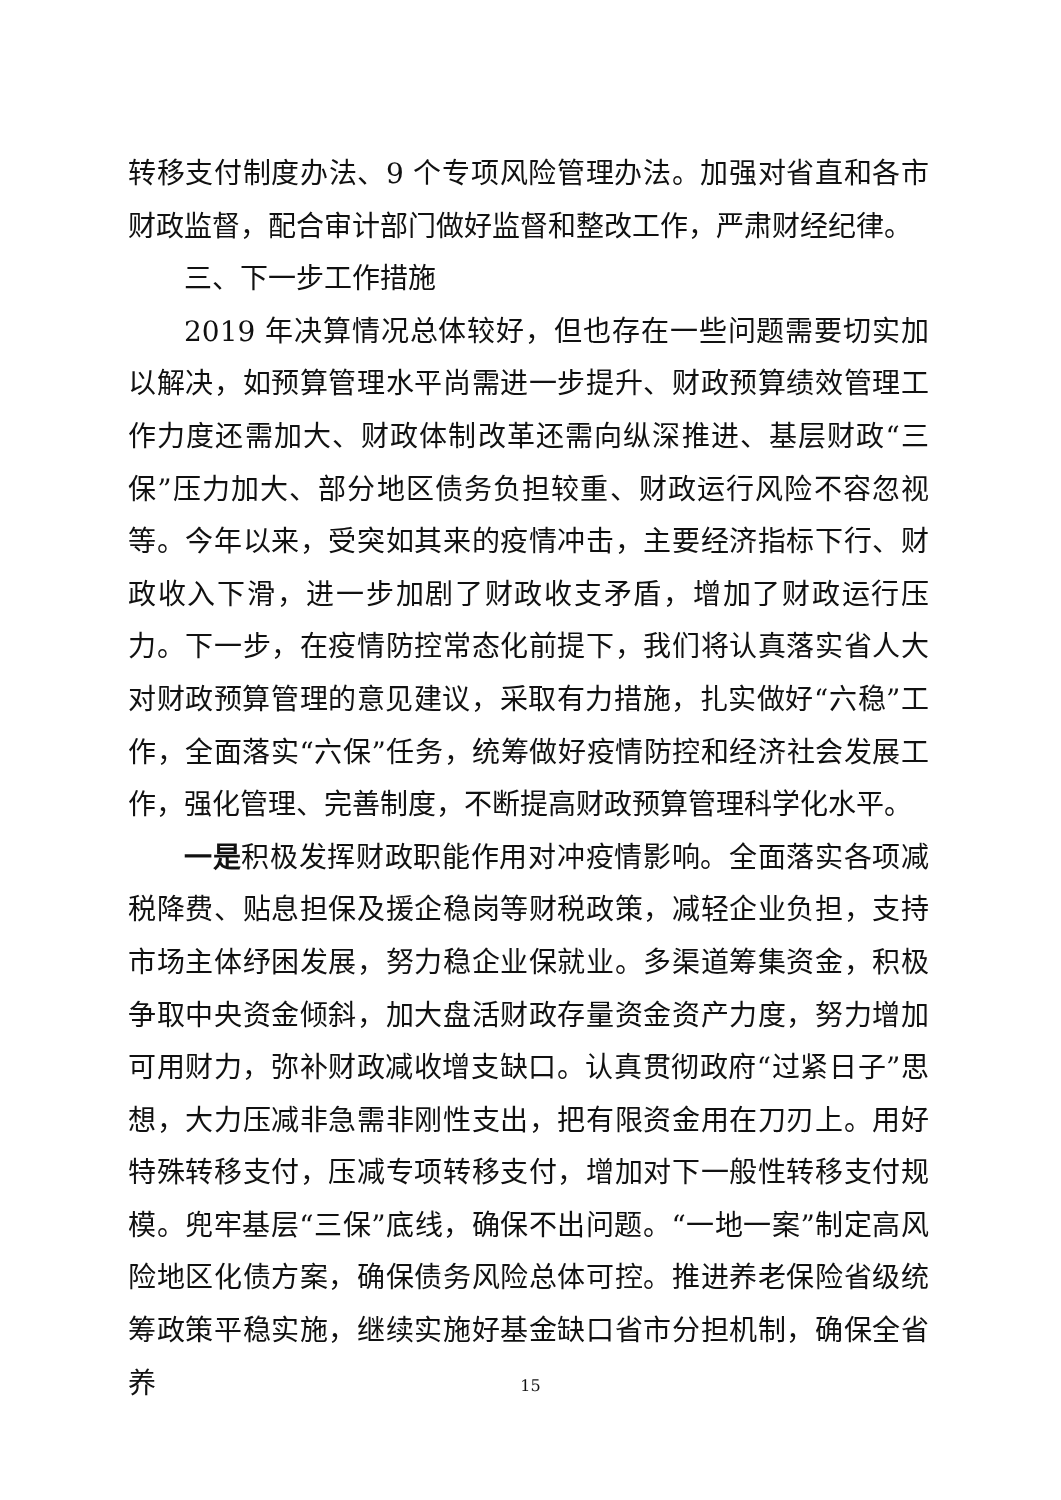转移支付制度办法、9 个专项风险管理办法。加强对省直和各市财政监督，配合审计部门做好监督和整改工作，严肃财经纪律。
三、下一步工作措施
2019 年决算情况总体较好，但也存在一些问题需要切实加以解决，如预算管理水平尚需进一步提升、财政预算绩效管理工作力度还需加大、财政体制改革还需向纵深推进、基层财政“三保”压力加大、部分地区债务负担较重、财政运行风险不容忽视等。今年以来，受突如其来的疫情冲击，主要经济指标下行、财政收入下滑，进一步加剧了财政收支矛盾，增加了财政运行压力。下一步，在疫情防控常态化前提下，我们将认真落实省人大对财政预算管理的意见建议，采取有力措施，扎实做好“六稳”工作，全面落实“六保”任务，统筹做好疫情防控和经济社会发展工作，强化管理、完善制度，不断提高财政预算管理科学化水平。
一是积极发挥财政职能作用对冲疫情影响。全面落实各项减税降费、贴息担保及援企稳岗等财税政策，减轻企业负担，支持市场主体纾困发展，努力稳企业保就业。多渠道筹集资金，积极争取中央资金倾斜，加大盘活财政存量资金资产力度，努力增加可用财力，弥补财政减收增支缺口。认真贯彻政府“过紧日子”思想，大力压减非急需非刚性支出，把有限资金用在刀刃上。用好特殊转移支付，压减专项转移支付，增加对下一般性转移支付规模。兜牢基层“三保”底线，确保不出问题。“一地一案”制定高风险地区化债方案，确保债务风险总体可控。推进养老保险省级统筹政策平稳实施，继续实施好基金缺口省市分担机制，确保全省养
15